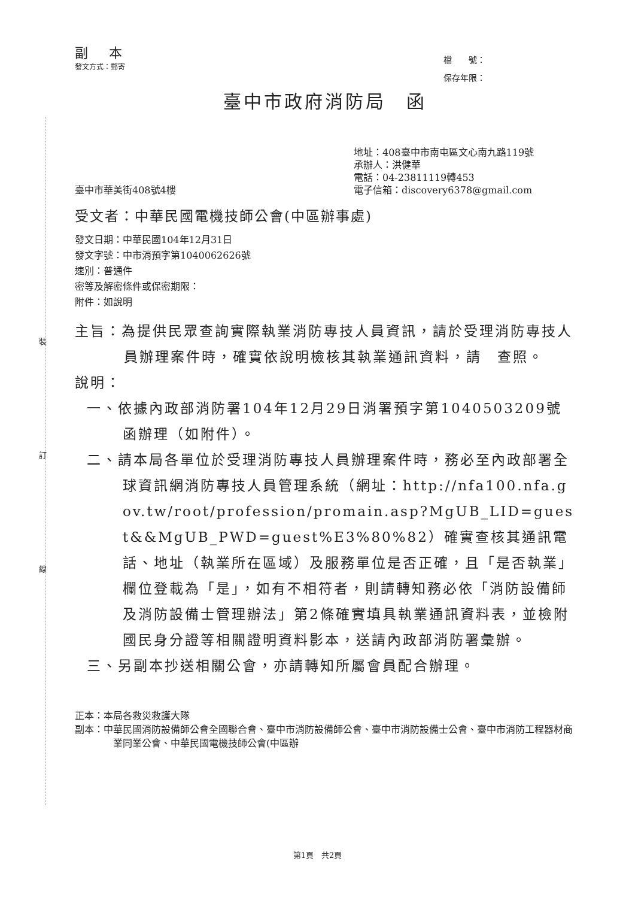裝
訂
線
副 本
發文方式：郵寄
檔　　號：
保存年限：
臺中市政府消防局　函
臺中市華美街408號4樓
地址：408臺中市南屯區文心南九路119號
承辦人：洪健華
電話：04-23811119轉453
電子信箱：discovery6378@gmail.com
受文者：中華民國電機技師公會(中區辦事處)
發文日期：中華民國104年12月31日
發文字號：中市消預字第1040062626號
速別：普通件
密等及解密條件或保密期限：
附件：如說明
主旨：為提供民眾查詢實際執業消防專技人員資訊，請於受理消防專技人員辦理案件時，確實依說明檢核其執業通訊資料，請　查照。
說明：
一、依據內政部消防署104年12月29日消署預字第1040503209號函辦理（如附件）。
二、請本局各單位於受理消防專技人員辦理案件時，務必至內政部署全球資訊網消防專技人員管理系統（網址：http://nfa100.nfa.gov.tw/root/profession/promain.asp?MgUB_LID=guest&&MgUB_PWD=guest%E3%80%82）確實查核其通訊電話、地址（執業所在區域）及服務單位是否正確，且「是否執業」欄位登載為「是」，如有不相符者，則請轉知務必依「消防設備師及消防設備士管理辦法」第2條確實填具執業通訊資料表，並檢附國民身分證等相關證明資料影本，送請內政部消防署彙辦。
三、另副本抄送相關公會，亦請轉知所屬會員配合辦理。
正本：本局各救災救護大隊
副本：中華民國消防設備師公會全國聯合會、臺中市消防設備師公會、臺中市消防設備士公會、臺中市消防工程器材商業同業公會、中華民國電機技師公會(中區辦
第1頁　共2頁